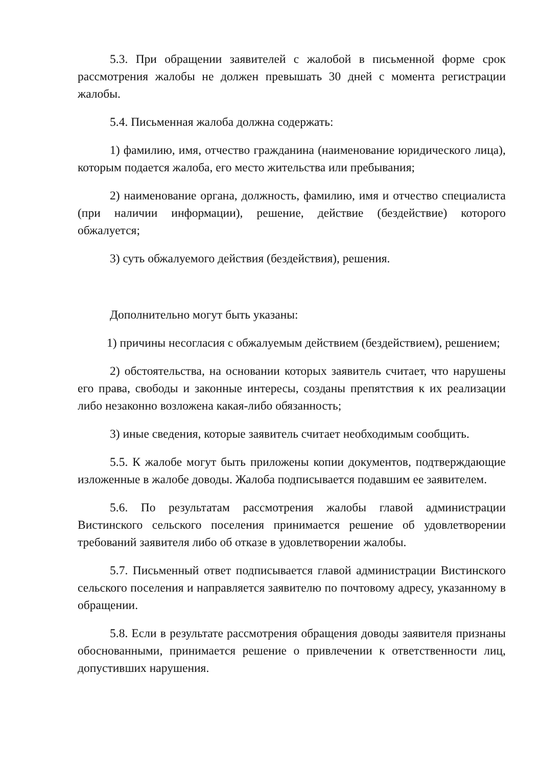5.3. При обращении заявителей с жалобой в письменной форме срок рассмотрения жалобы не должен превышать 30 дней с момента регистрации жалобы.
5.4. Письменная жалоба должна содержать:
1) фамилию, имя, отчество гражданина (наименование юридического лица), которым подается жалоба, его место жительства или пребывания;
2) наименование органа, должность, фамилию, имя и отчество специалиста (при наличии информации), решение, действие (бездействие) которого обжалуется;
3) суть обжалуемого действия (бездействия), решения.
Дополнительно могут быть указаны:
1) причины несогласия с обжалуемым действием (бездействием), решением;
2) обстоятельства, на основании которых заявитель считает, что нарушены его права, свободы и законные интересы, созданы препятствия к их реализации либо незаконно возложена какая-либо обязанность;
3) иные сведения, которые заявитель считает необходимым сообщить.
5.5. К жалобе могут быть приложены копии документов, подтверждающие изложенные в жалобе доводы. Жалоба подписывается подавшим ее заявителем.
5.6. По результатам рассмотрения жалобы главой администрации Вистинского сельского поселения принимается решение об удовлетворении требований заявителя либо об отказе в удовлетворении жалобы.
5.7. Письменный ответ подписывается главой администрации Вистинского сельского поселения и направляется заявителю по почтовому адресу, указанному в обращении.
5.8. Если в результате рассмотрения обращения доводы заявителя признаны обоснованными, принимается решение о привлечении к ответственности лиц, допустивших нарушения.